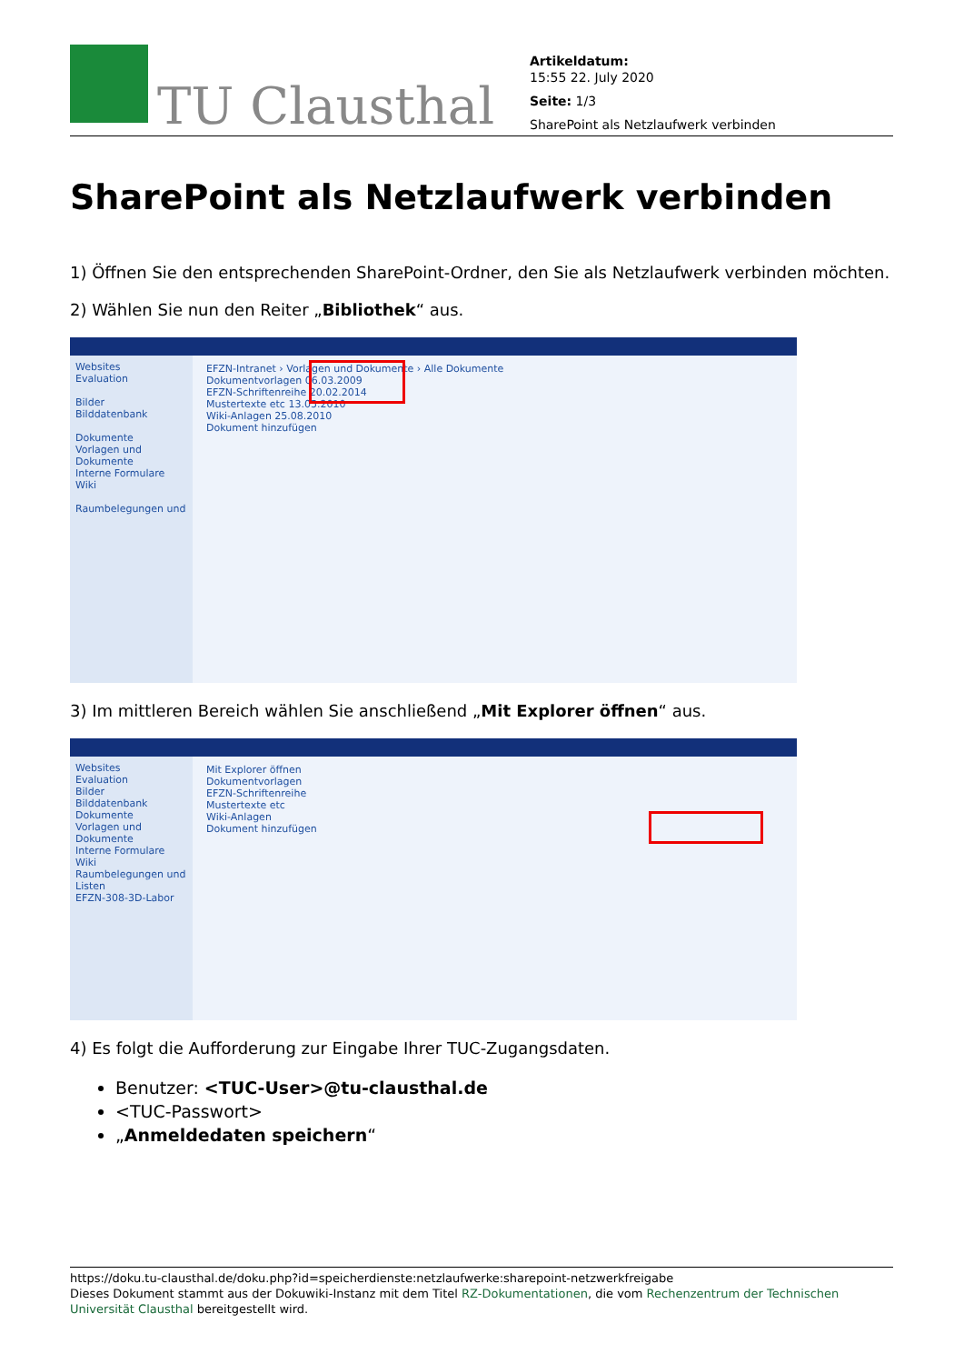TU Clausthal
Artikeldatum:
15:55 22. July 2020
Seite: 1/3
SharePoint als Netzlaufwerk verbinden
SharePoint als Netzlaufwerk verbinden
1) Öffnen Sie den entsprechenden SharePoint-Ordner, den Sie als Netzlaufwerk verbinden möchten.
2) Wählen Sie nun den Reiter „Bibliothek“ aus.
Websites
Evaluation
Bilder
Bilddatenbank
Dokumente
Vorlagen und Dokumente
Interne Formulare
Wiki
Raumbelegungen und
EFZN-Intranet › Vorlagen und Dokumente › Alle Dokumente
Dokumentvorlagen 06.03.2009
EFZN-Schriftenreihe 20.02.2014
Mustertexte etc 13.05.2010
Wiki-Anlagen 25.08.2010
Dokument hinzufügen
3) Im mittleren Bereich wählen Sie anschließend „Mit Explorer öffnen“ aus.
Websites
Evaluation
Bilder
Bilddatenbank
Dokumente
Vorlagen und Dokumente
Interne Formulare
Wiki
Raumbelegungen und Listen
EFZN-308-3D-Labor
Mit Explorer öffnen
Dokumentvorlagen
EFZN-Schriftenreihe
Mustertexte etc
Wiki-Anlagen
Dokument hinzufügen
4) Es folgt die Aufforderung zur Eingabe Ihrer TUC-Zugangsdaten.
Benutzer: <TUC-User>@tu-clausthal.de
<TUC-Passwort>
„Anmeldedaten speichern“
https://doku.tu-clausthal.de/doku.php?id=speicherdienste:netzlaufwerke:sharepoint-netzwerkfreigabe
Dieses Dokument stammt aus der Dokuwiki-Instanz mit dem Titel RZ-Dokumentationen, die vom Rechenzentrum der Technischen Universität Clausthal bereitgestellt wird.